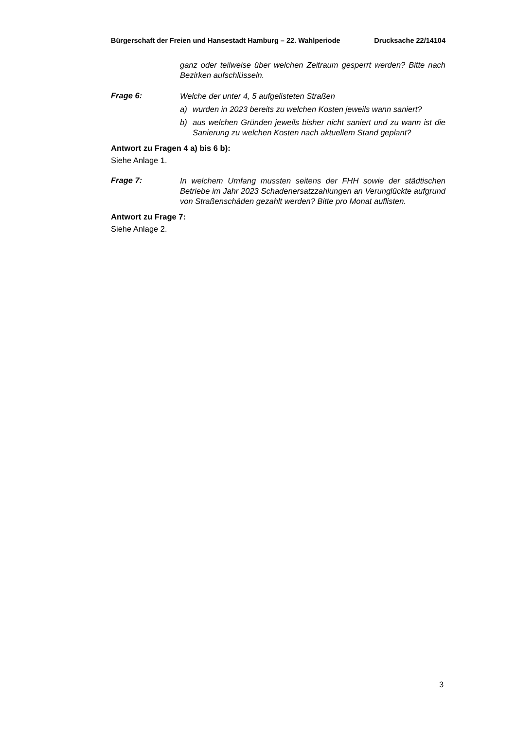Bürgerschaft der Freien und Hansestadt Hamburg – 22. Wahlperiode Drucksache 22/14104
ganz oder teilweise über welchen Zeitraum gesperrt werden? Bitte nach Bezirken aufschlüsseln.
Frage 6:
Welche der unter 4, 5 aufgelisteten Straßen
a) wurden in 2023 bereits zu welchen Kosten jeweils wann saniert?
b) aus welchen Gründen jeweils bisher nicht saniert und zu wann ist die Sanierung zu welchen Kosten nach aktuellem Stand geplant?
Antwort zu Fragen 4 a) bis 6 b):
Siehe Anlage 1.
Frage 7:
In welchem Umfang mussten seitens der FHH sowie der städtischen Betriebe im Jahr 2023 Schadenersatzzahlungen an Verunglückte aufgrund von Straßenschäden gezahlt werden? Bitte pro Monat auf­listen.
Antwort zu Frage 7:
Siehe Anlage 2.
3